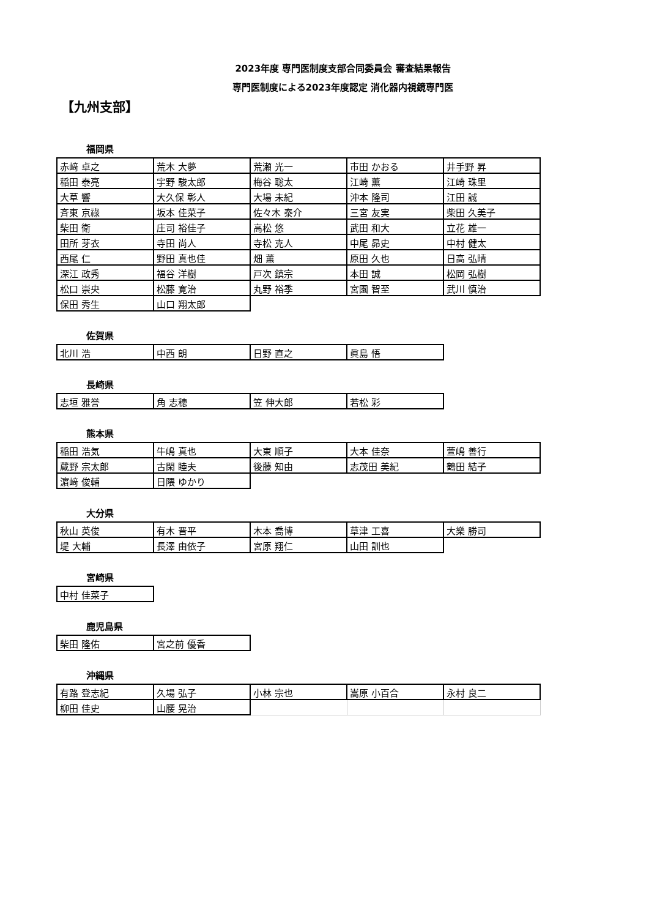2023年度 専門医制度支部合同委員会 審査結果報告
専門医制度による2023年度認定 消化器内視鏡専門医
【九州支部】
福岡県
| 赤﨑 卓之 | 荒木 大夢 | 荒瀬 光一 | 市田 かおる | 井手野 昇 |
| 稲田 泰亮 | 宇野 駿太郎 | 梅谷 聡太 | 江崎 薫 | 江崎 珠里 |
| 大草 響 | 大久保 彰人 | 大場 未紀 | 沖本 隆司 | 江田 誠 |
| 斉東 京祿 | 坂本 佳菜子 | 佐々木 泰介 | 三宮 友実 | 柴田 久美子 |
| 柴田 衛 | 庄司 裕佳子 | 高松 悠 | 武田 和大 | 立花 雄一 |
| 田所 芽衣 | 寺田 尚人 | 寺松 克人 | 中尾 昴史 | 中村 健太 |
| 西尾 仁 | 野田 真也佳 | 畑 薫 | 原田 久也 | 日高 弘晴 |
| 深江 政秀 | 福谷 洋樹 | 戸次 鎮宗 | 本田 誠 | 松岡 弘樹 |
| 松口 崇央 | 松藤 寛治 | 丸野 裕季 | 宮園 智至 | 武川 慎治 |
| 保田 秀生 | 山口 翔太郎 | | | |
佐賀県
| 北川 浩 | 中西 朗 | 日野 直之 | 眞島 悟 |
長崎県
| 志垣 雅誉 | 角 志穂 | 笠 伸大郎 | 若松 彩 |
熊本県
| 稲田 浩気 | 牛嶋 真也 | 大東 順子 | 大本 佳奈 | 萱嶋 善行 |
| 蔵野 宗太郎 | 古閑 睦夫 | 後藤 知由 | 志茂田 美紀 | 鶴田 結子 |
| 濵﨑 俊輔 | 日隈 ゆかり | | | |
大分県
| 秋山 英俊 | 有木 晋平 | 木本 喬博 | 草津 工喜 | 大樂 勝司 |
| 堤 大輔 | 長澤 由依子 | 宮原 翔仁 | 山田 訓也 | |
宮崎県
| 中村 佳菜子 |
鹿児島県
| 柴田 隆佑 | 宮之前 優香 |
沖縄県
| 有路 登志紀 | 久場 弘子 | 小林 宗也 | 嵩原 小百合 | 永村 良二 |
| 柳田 佳史 | 山腰 晃治 | | | |